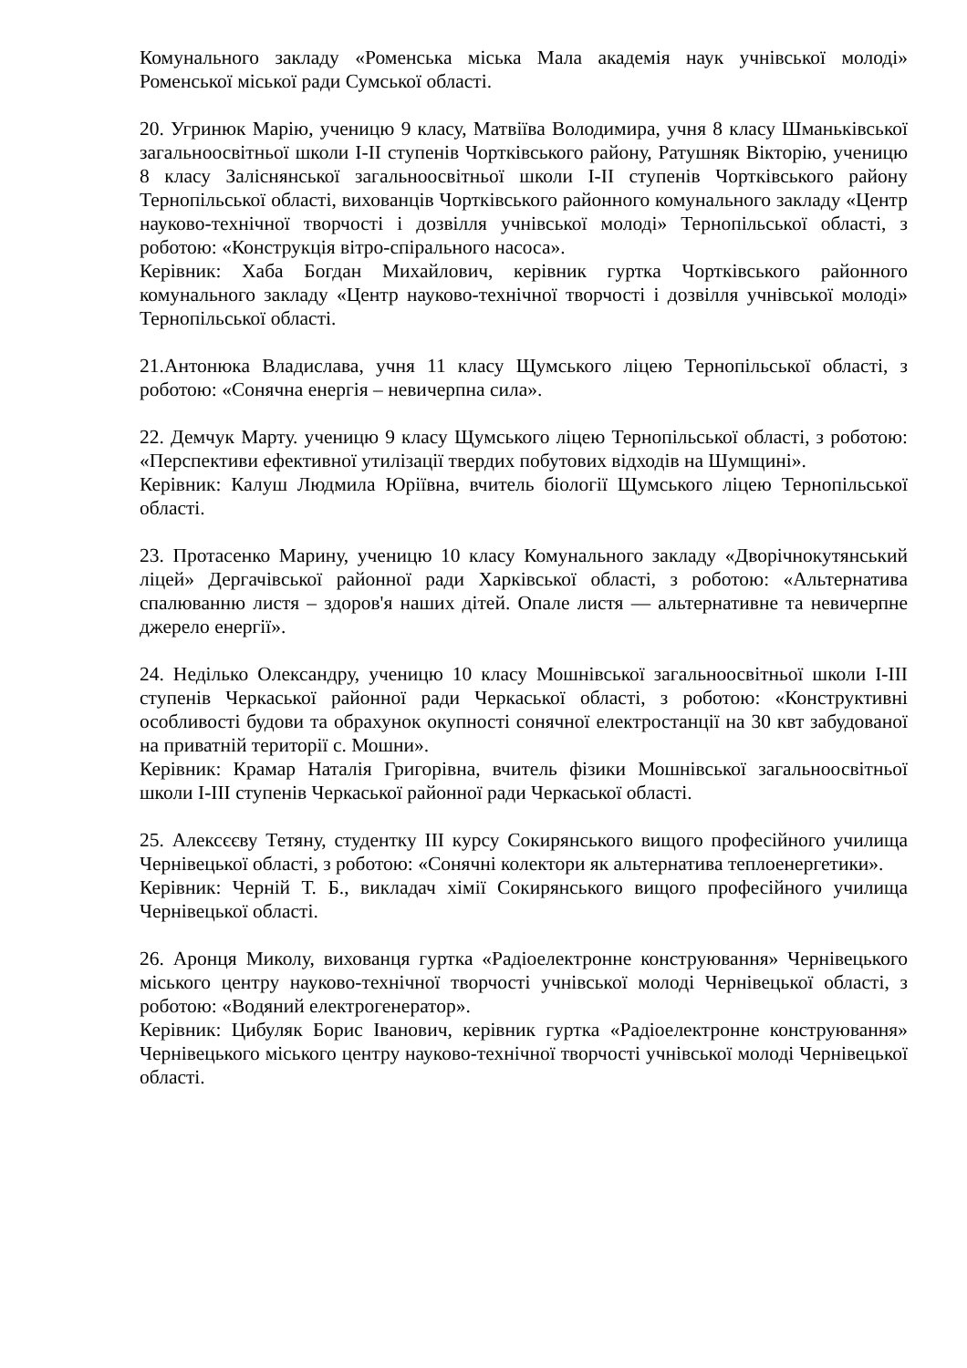Комунального закладу «Роменська міська Мала академія наук учнівської молоді» Роменської міської ради Сумської області.
20. Угринюк Марію, ученицю 9 класу, Матвіїва Володимира, учня 8 класу Шманьківської загальноосвітньої школи І-ІІ ступенів Чортківського району, Ратушняк Вікторію, ученицю 8 класу Заліснянської загальноосвітньої школи І-ІІ ступенів Чортківського району Тернопільської області, вихованців Чортківського районного комунального закладу «Центр науково-технічної творчості і дозвілля учнівської молоді» Тернопільської області, з роботою: «Конструкція вітро-спірального насоса».
Керівник: Хаба Богдан Михайлович, керівник гуртка Чортківського районного комунального закладу «Центр науково-технічної творчості і дозвілля учнівської молоді» Тернопільської області.
21.Антонюка Владислава, учня 11 класу Щумського ліцею Тернопільської області, з роботою: «Сонячна енергія – невичерпна сила».
22. Демчук Марту. ученицю 9 класу Щумського ліцею Тернопільської області, з роботою: «Перспективи ефективної утилізації твердих побутових відходів на Шумщині».
Керівник: Калуш Людмила Юріївна, вчитель біології Щумського ліцею Тернопільської області.
23. Протасенко Марину, ученицю 10 класу Комунального закладу «Дворічнокутянський ліцей» Дергачівської районної ради Харківської області, з роботою: «Альтернатива спалюванню листя – здоров'я наших дітей. Опале листя — альтернативне та невичерпне джерело енергії».
24. Неділько Олександру, ученицю 10 класу Мошнівської загальноосвітньої школи І-ІІІ ступенів Черкаської районної ради Черкаської області, з роботою: «Конструктивні особливості будови та обрахунок окупності сонячної електростанції на 30 квт забудованої на приватній території с. Мошни».
Керівник: Крамар Наталія Григорівна, вчитель фізики Мошнівської загальноосвітньої школи І-ІІІ ступенів Черкаської районної ради Черкаської області.
25. Алексєєву Тетяну, студентку ІІІ курсу Сокирянського вищого професійного училища Чернівецької області, з роботою: «Сонячні колектори як альтернатива теплоенергетики».
Керівник: Черній Т. Б., викладач хімії Сокирянського вищого професійного училища Чернівецької області.
26. Аронця Миколу, вихованця гуртка «Радіоелектронне конструювання» Чернівецького міського центру науково-технічної творчості учнівської молоді Чернівецької області, з роботою: «Водяний електрогенератор».
Керівник: Цибуляк Борис Іванович, керівник гуртка «Радіоелектронне конструювання» Чернівецького міського центру науково-технічної творчості учнівської молоді Чернівецької області.